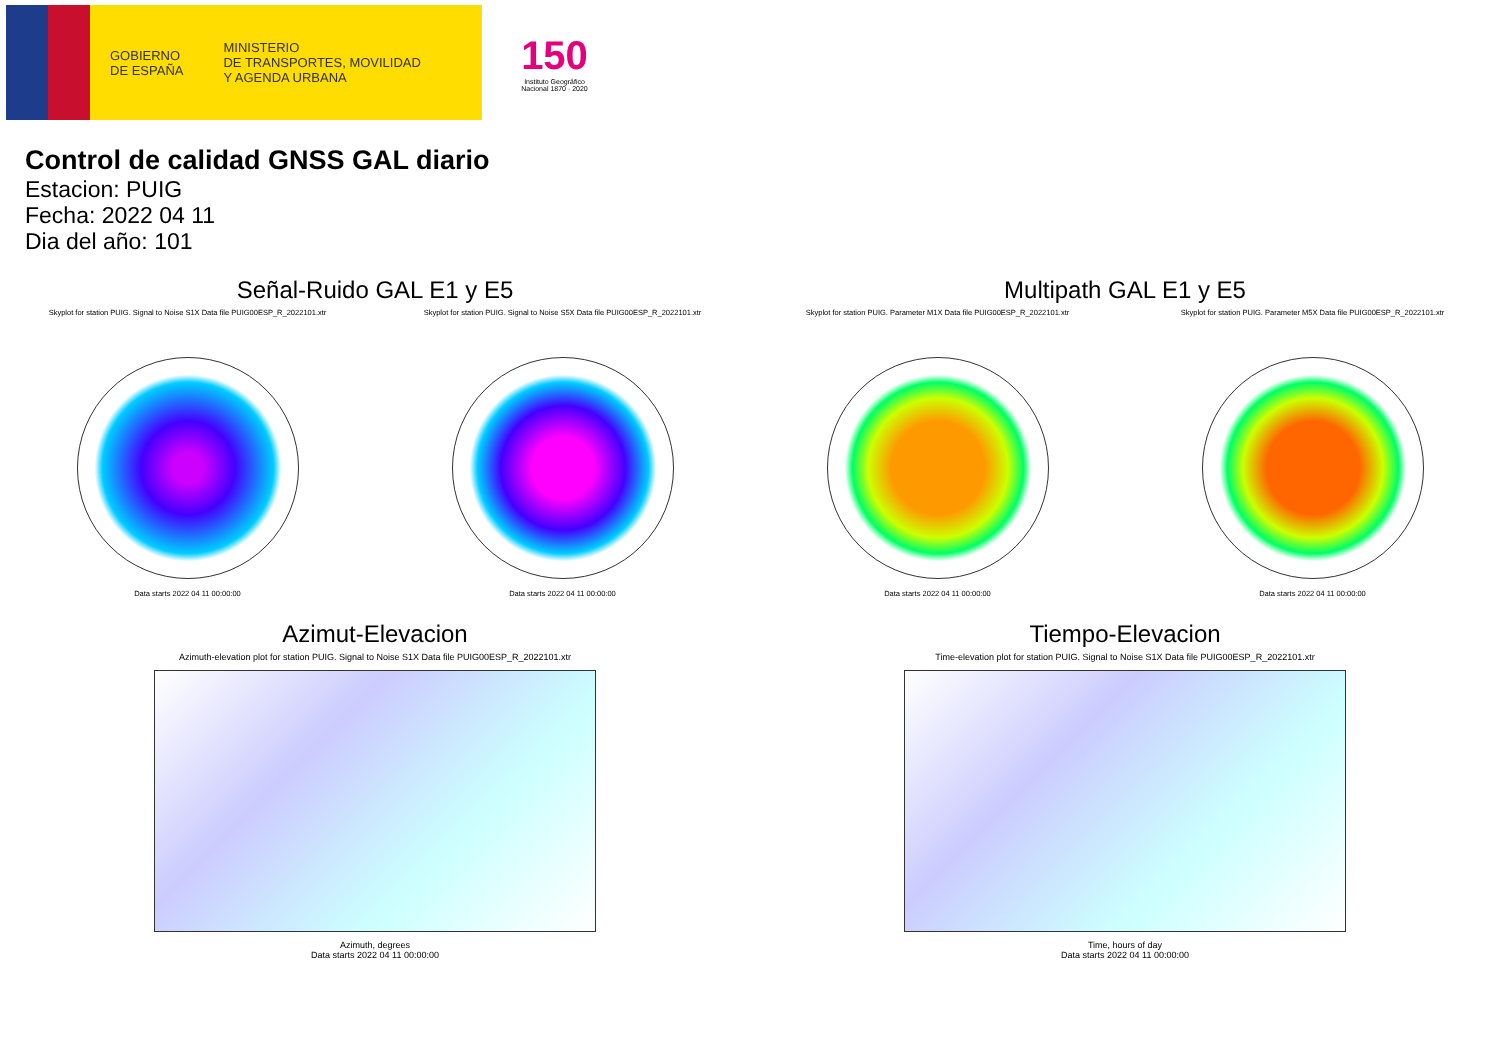GOBIERNO
DE ESPAÑA
MINISTERIO
DE TRANSPORTES, MOVILIDAD
Y AGENDA URBANA
150
Instituto Geográfico
Nacional 1870 · 2020
Control de calidad GNSS GAL diario
Estacion: PUIG
Fecha: 2022 04 11
Dia del año: 101
Señal-Ruido GAL E1 y E5
Skyplot for station PUIG. Signal to Noise S1X Data file PUIG00ESP_R_2022101.xtr
Data starts 2022 04 11 00:00:00
Skyplot for station PUIG. Signal to Noise S5X Data file PUIG00ESP_R_2022101.xtr
Data starts 2022 04 11 00:00:00
Multipath GAL E1 y E5
Skyplot for station PUIG. Parameter M1X Data file PUIG00ESP_R_2022101.xtr
Data starts 2022 04 11 00:00:00
Skyplot for station PUIG. Parameter M5X Data file PUIG00ESP_R_2022101.xtr
Data starts 2022 04 11 00:00:00
Azimut-Elevacion
Azimuth-elevation plot for station PUIG. Signal to Noise S1X Data file PUIG00ESP_R_2022101.xtr
Azimuth, degrees
Data starts 2022 04 11 00:00:00
Tiempo-Elevacion
Time-elevation plot for station PUIG. Signal to Noise S1X Data file PUIG00ESP_R_2022101.xtr
Time, hours of day
Data starts 2022 04 11 00:00:00